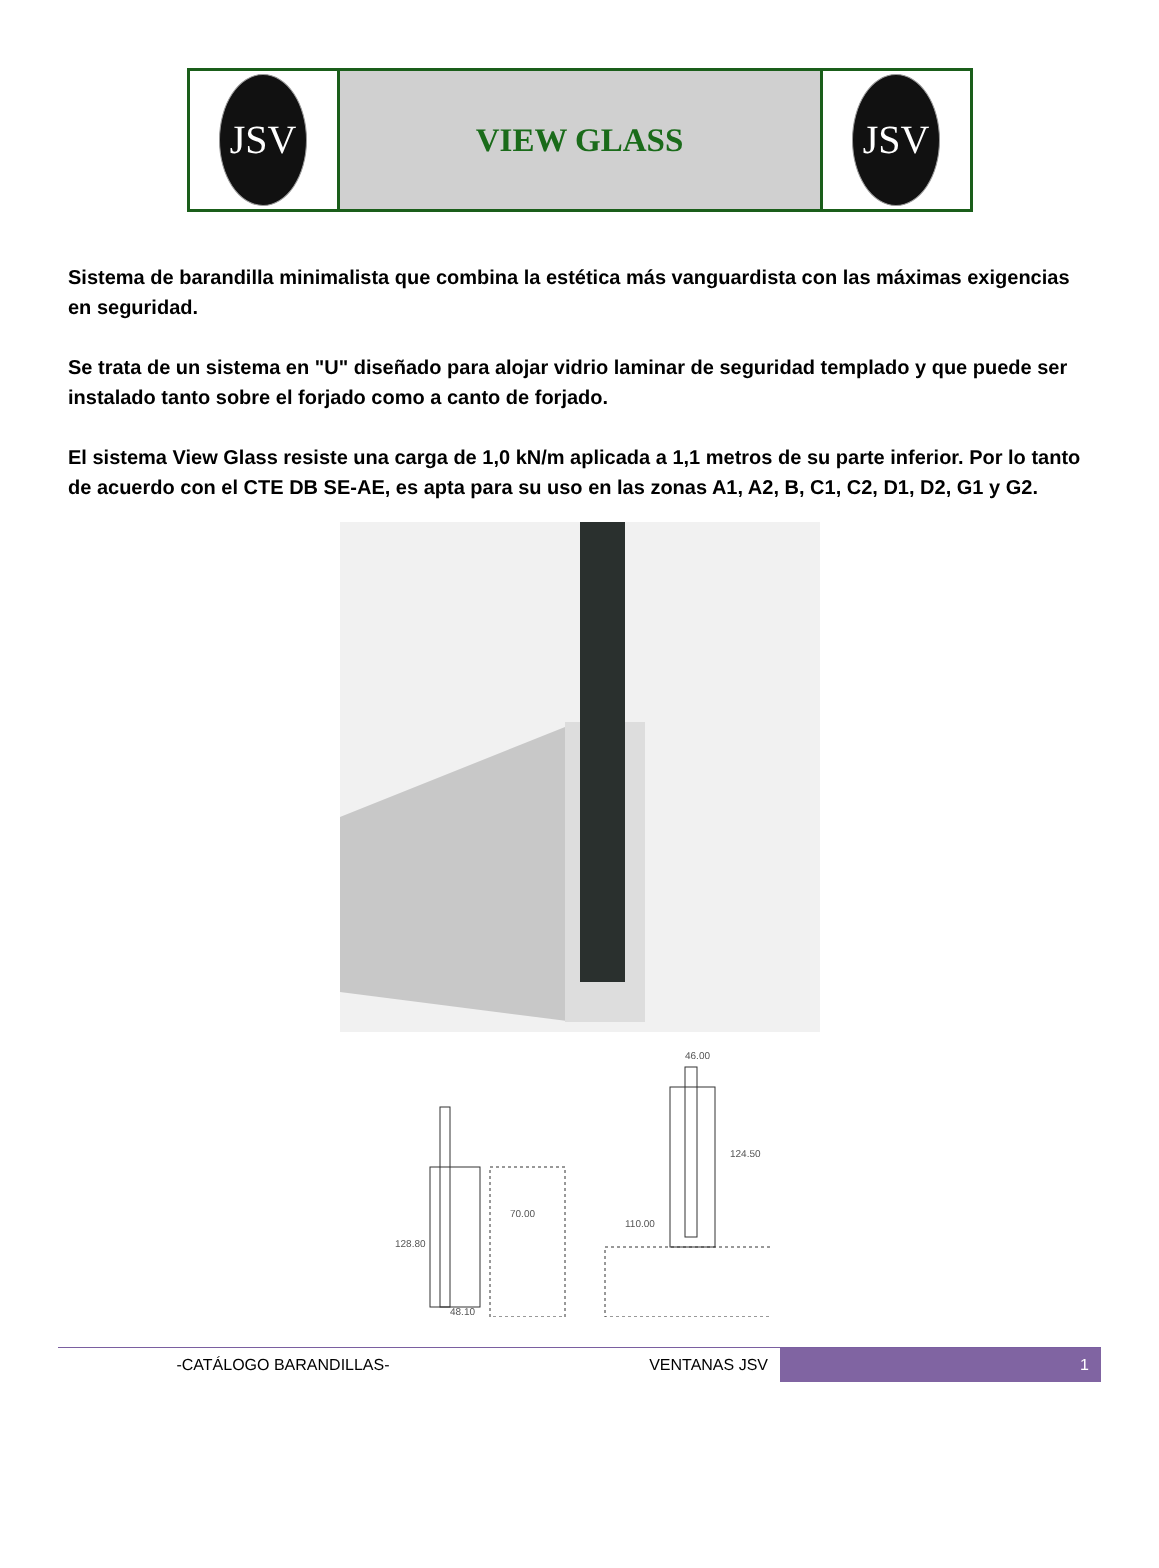| JSV | VIEW GLASS | JSV |
Sistema de barandilla minimalista que combina la estética más vanguardista con las máximas exigencias en seguridad.
Se trata de un sistema en "U" diseñado para alojar vidrio laminar de seguridad templado y que puede ser instalado tanto sobre el forjado como a canto de forjado.
El sistema View Glass resiste una carga de 1,0 kN/m aplicada a 1,1 metros de su parte inferior. Por lo tanto de acuerdo con el CTE DB SE-AE, es apta para su uso en las zonas A1, A2, B, C1, C2, D1, D2, G1 y G2.
48.10
128.80
70.00
46.00
110.00
124.50
-CATÁLOGO BARANDILLAS- VENTANAS JSV 1